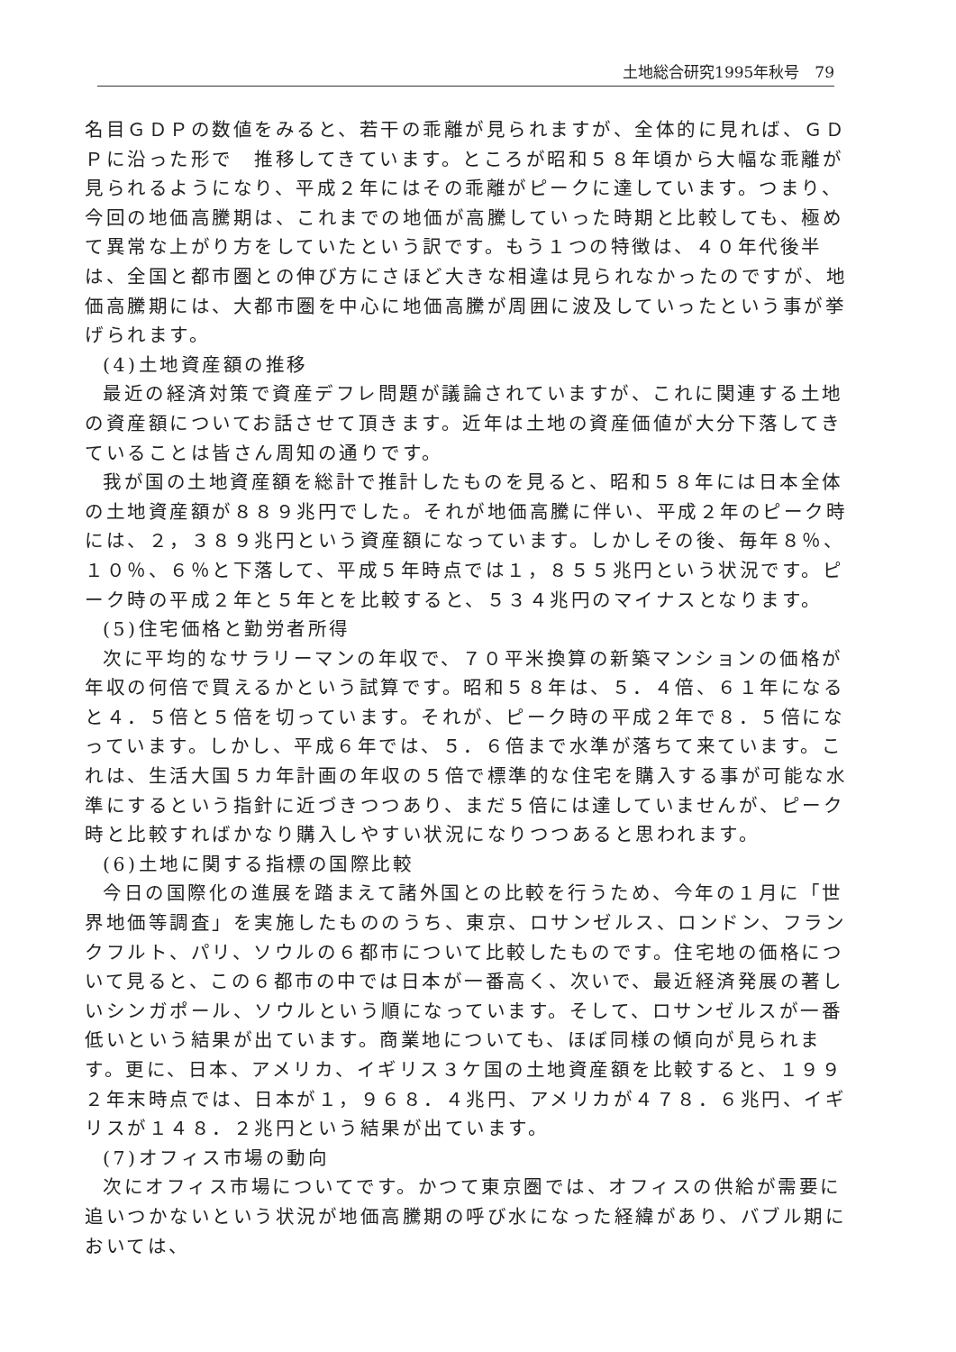土地総合研究1995年秋号　79
名目ＧＤＰの数値をみると、若干の乖離が見られますが、全体的に見れば、ＧＤＰに沿った形で　推移してきています。ところが昭和５８年頃から大幅な乖離が見られるようになり、平成２年にはその乖離がピークに達しています。つまり、今回の地価高騰期は、これまでの地価が高騰していった時期と比較しても、極めて異常な上がり方をしていたという訳です。もう１つの特徴は、４０年代後半は、全国と都市圏との伸び方にさほど大きな相違は見られなかったのですが、地価高騰期には、大都市圏を中心に地価高騰が周囲に波及していったという事が挙げられます。
(4)土地資産額の推移
最近の経済対策で資産デフレ問題が議論されていますが、これに関連する土地の資産額についてお話させて頂きます。近年は土地の資産価値が大分下落してきていることは皆さん周知の通りです。
我が国の土地資産額を総計で推計したものを見ると、昭和５８年には日本全体の土地資産額が８８９兆円でした。それが地価高騰に伴い、平成２年のピーク時には、２，３８９兆円という資産額になっています。しかしその後、毎年８％、１０％、６％と下落して、平成５年時点では１，８５５兆円という状況です。ピーク時の平成２年と５年とを比較すると、５３４兆円のマイナスとなります。
(5)住宅価格と勤労者所得
次に平均的なサラリーマンの年収で、７０平米換算の新築マンションの価格が年収の何倍で買えるかという試算です。昭和５８年は、５．４倍、６１年になると４．５倍と５倍を切っています。それが、ピーク時の平成２年で８．５倍になっています。しかし、平成６年では、５．６倍まで水準が落ちて来ています。これは、生活大国５カ年計画の年収の５倍で標準的な住宅を購入する事が可能な水準にするという指針に近づきつつあり、まだ５倍には達していませんが、ピーク時と比較すればかなり購入しやすい状況になりつつあると思われます。
(6)土地に関する指標の国際比較
今日の国際化の進展を踏まえて諸外国との比較を行うため、今年の１月に「世界地価等調査」を実施したもののうち、東京、ロサンゼルス、ロンドン、フランクフルト、パリ、ソウルの６都市について比較したものです。住宅地の価格について見ると、この６都市の中では日本が一番高く、次いで、最近経済発展の著しいシンガポール、ソウルという順になっています。そして、ロサンゼルスが一番低いという結果が出ています。商業地についても、ほぼ同様の傾向が見られます。更に、日本、アメリカ、イギリス３ケ国の土地資産額を比較すると、１９９２年末時点では、日本が１，９６８．４兆円、アメリカが４７８．６兆円、イギリスが１４８．２兆円という結果が出ています。
(7)オフィス市場の動向
次にオフィス市場についてです。かつて東京圏では、オフィスの供給が需要に追いつかないという状況が地価高騰期の呼び水になった経緯があり、バブル期においては、